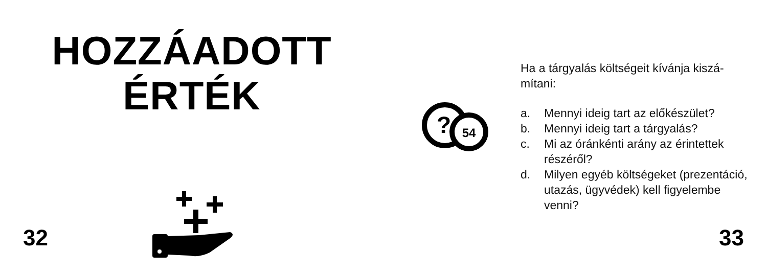HOZZÁADOTT
ÉRTÉK
32
?
54
Ha a tárgyalás költségeit kívánja kiszá-mítani:
a. Mennyi ideig tart az előkészület?
b. Mennyi ideig tart a tárgyalás?
c. Mi az óránkénti arány az érintettek részéről?
d. Milyen egyéb költségeket (prezentáció, utazás, ügyvédek) kell figyelembe venni?
33